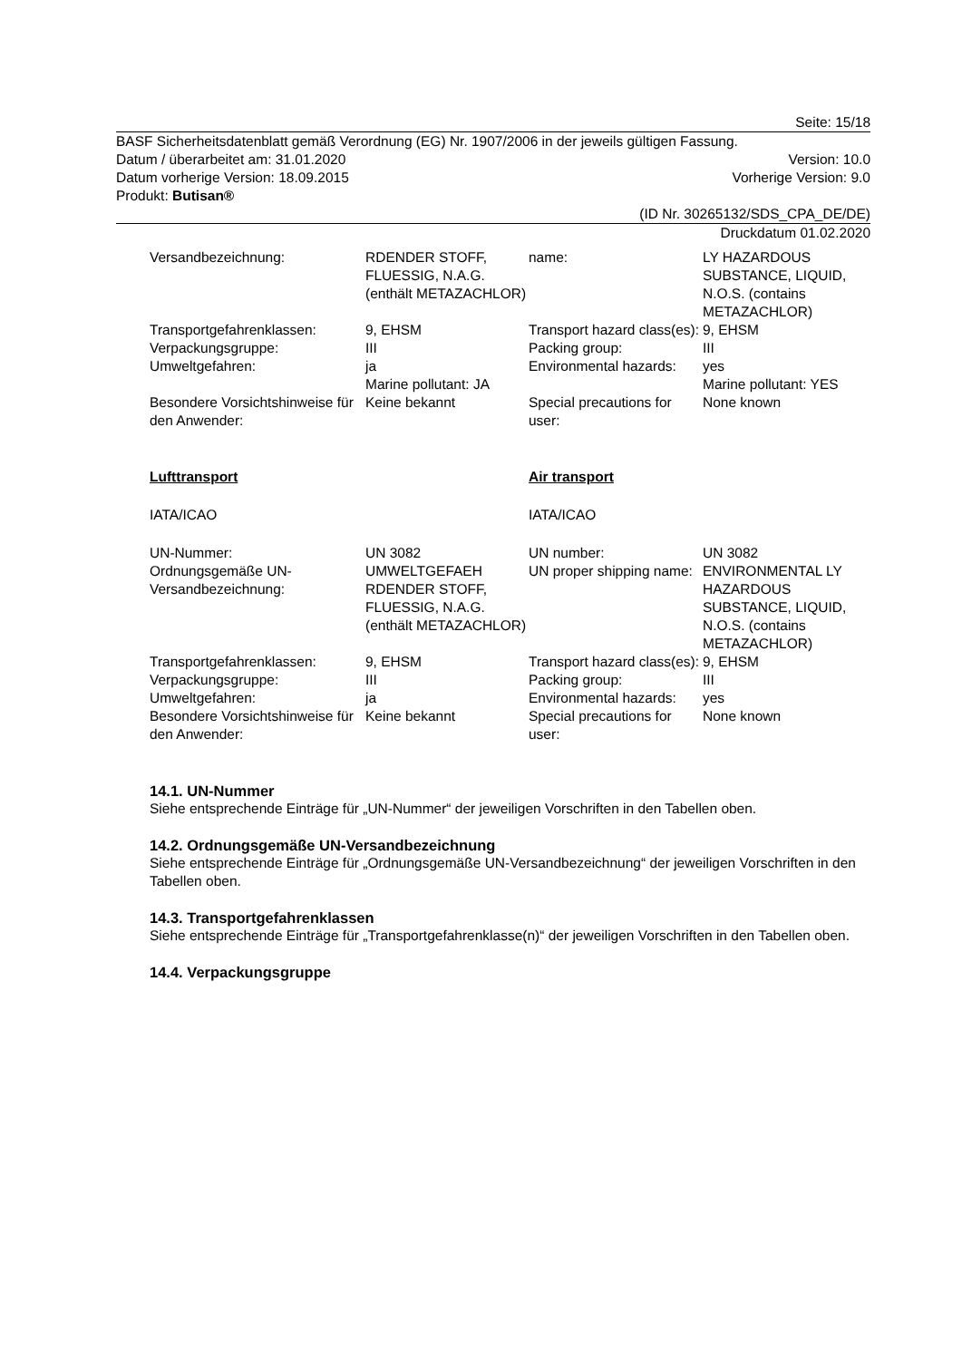Seite: 15/18
BASF Sicherheitsdatenblatt gemäß Verordnung (EG) Nr. 1907/2006 in der jeweils gültigen Fassung.
Datum / überarbeitet am: 31.01.2020 Version: 10.0
Datum vorherige Version: 18.09.2015 Vorherige Version: 9.0
Produkt: Butisan®
(ID Nr. 30265132/SDS_CPA_DE/DE)
Druckdatum 01.02.2020
| Versandbezeichnung: | RDENDER STOFF, FLUESSIG, N.A.G. (enthält METAZACHLOR) | name: | LY HAZARDOUS SUBSTANCE, LIQUID, N.O.S. (contains METAZACHLOR) |
| Transportgefahrenklassen: | 9, EHSM | Transport hazard class(es): | 9, EHSM |
| Verpackungsgruppe: | III | Packing group: | III |
| Umweltgefahren: | ja Marine pollutant: JA | Environmental hazards: | yes Marine pollutant: YES |
| Besondere Vorsichtshinweise für den Anwender: | Keine bekannt | Special precautions for user: | None known |
| Lufttransport | | Air transport | |
| IATA/ICAO | | IATA/ICAO | |
| UN-Nummer: | UN 3082 | UN number: | UN 3082 |
| Ordnungsgemäße UN-Versandbezeichnung: | UMWELTGEFAEH RDENDER STOFF, FLUESSIG, N.A.G. (enthält METAZACHLOR) | UN proper shipping name: | ENVIRONMENTAL LY HAZARDOUS SUBSTANCE, LIQUID, N.O.S. (contains METAZACHLOR) |
| Transportgefahrenklassen: | 9, EHSM | Transport hazard class(es): | 9, EHSM |
| Verpackungsgruppe: | III | Packing group: | III |
| Umweltgefahren: | ja | Environmental hazards: | yes |
| Besondere Vorsichtshinweise für den Anwender: | Keine bekannt | Special precautions for user: | None known |
14.1. UN-Nummer
Siehe entsprechende Einträge für „UN-Nummer“ der jeweiligen Vorschriften in den Tabellen oben.
14.2. Ordnungsgemäße UN-Versandbezeichnung
Siehe entsprechende Einträge für „Ordnungsgemäße UN-Versandbezeichnung“ der jeweiligen Vorschriften in den Tabellen oben.
14.3. Transportgefahrenklassen
Siehe entsprechende Einträge für „Transportgefahrenklasse(n)“ der jeweiligen Vorschriften in den Tabellen oben.
14.4. Verpackungsgruppe